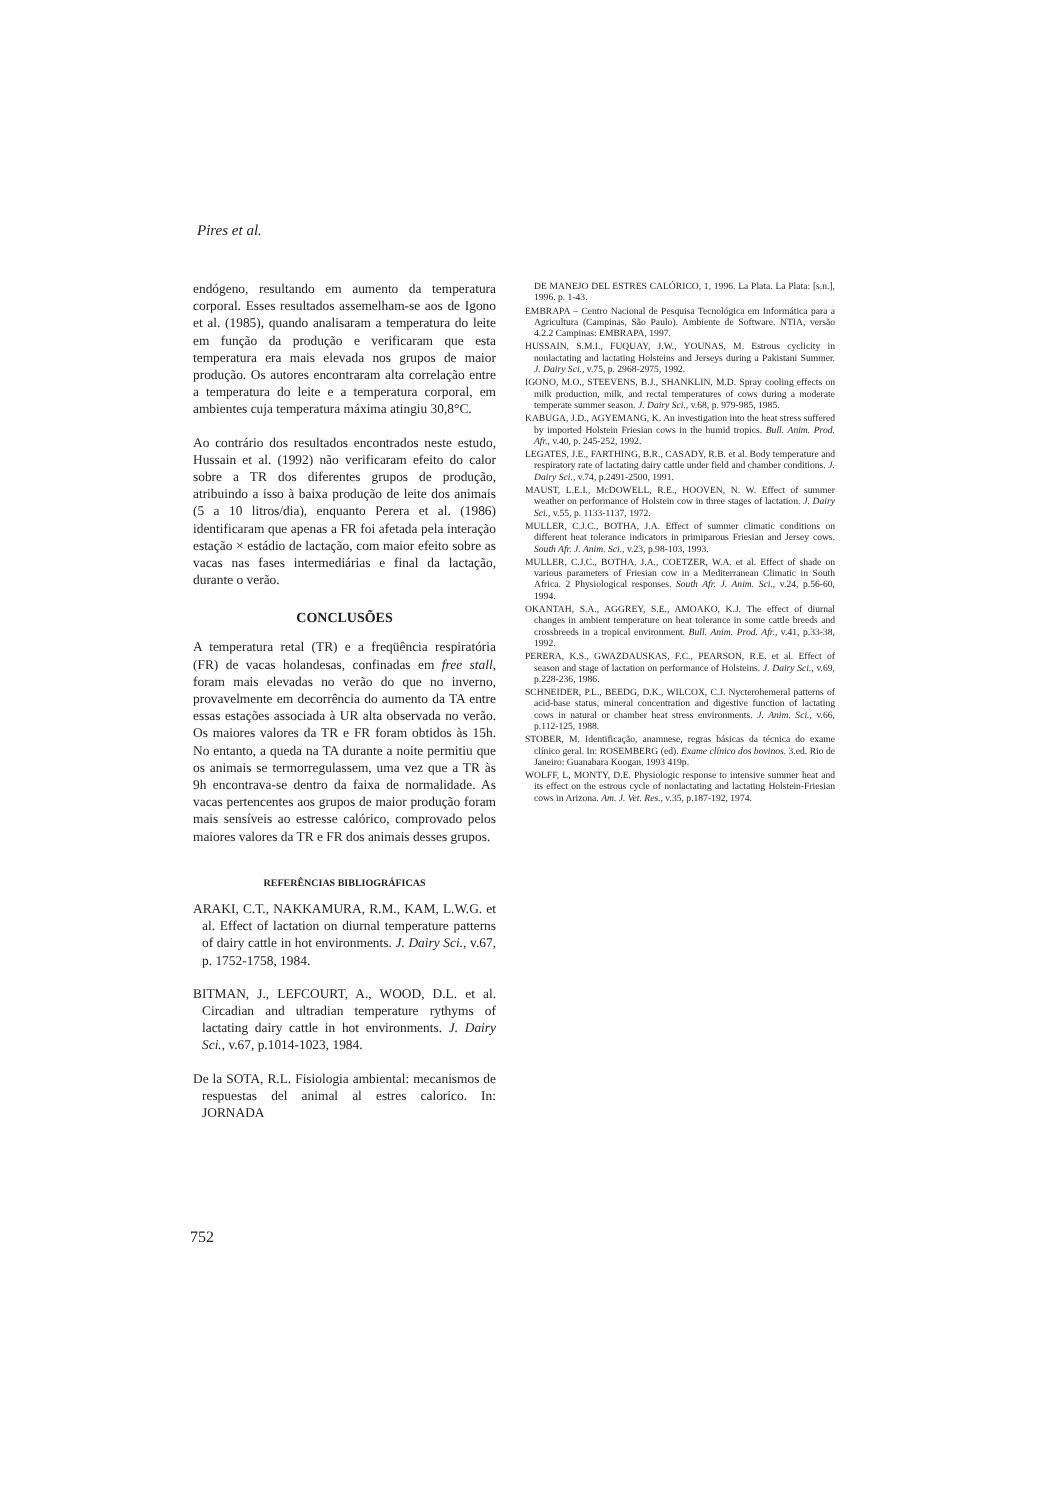Pires et al.
endógeno, resultando em aumento da temperatura corporal. Esses resultados assemelham-se aos de Igono et al. (1985), quando analisaram a temperatura do leite em função da produção e verificaram que esta temperatura era mais elevada nos grupos de maior produção. Os autores encontraram alta correlação entre a temperatura do leite e a temperatura corporal, em ambientes cuja temperatura máxima atingiu 30,8°C.
Ao contrário dos resultados encontrados neste estudo, Hussain et al. (1992) não verificaram efeito do calor sobre a TR dos diferentes grupos de produção, atribuindo a isso à baixa produção de leite dos animais (5 a 10 litros/dia), enquanto Perera et al. (1986) identificaram que apenas a FR foi afetada pela interação estação × estádio de lactação, com maior efeito sobre as vacas nas fases intermediárias e final da lactação, durante o verão.
CONCLUSÕES
A temperatura retal (TR) e a freqüência respiratória (FR) de vacas holandesas, confinadas em free stall, foram mais elevadas no verão do que no inverno, provavelmente em decorrência do aumento da TA entre essas estações associada à UR alta observada no verão. Os maiores valores da TR e FR foram obtidos às 15h. No entanto, a queda na TA durante a noite permitiu que os animais se termorregulassem, uma vez que a TR às 9h encontrava-se dentro da faixa de normalidade. As vacas pertencentes aos grupos de maior produção foram mais sensíveis ao estresse calórico, comprovado pelos maiores valores da TR e FR dos animais desses grupos.
REFERÊNCIAS BIBLIOGRÁFICAS
ARAKI, C.T., NAKKAMURA, R.M., KAM, L.W.G. et al. Effect of lactation on diurnal temperature patterns of dairy cattle in hot environments. J. Dairy Sci., v.67, p. 1752-1758, 1984.
BITMAN, J., LEFCOURT, A., WOOD, D.L. et al. Circadian and ultradian temperature rythyms of lactating dairy cattle in hot environments. J. Dairy Sci., v.67, p.1014-1023, 1984.
De la SOTA, R.L. Fisiologia ambiental: mecanismos de respuestas del animal al estres calorico. In: JORNADA
DE MANEJO DEL ESTRES CALÓRICO, 1, 1996. La Plata. La Plata: [s.n.], 1996. p. 1-43.
EMBRAPA – Centro Nacional de Pesquisa Tecnológica em Informática para a Agricultura (Campinas, São Paulo). Ambiente de Software. NTIA, versão 4.2.2 Campinas: EMBRAPA, 1997.
HUSSAIN, S.M.I., FUQUAY, J.W., YOUNAS, M. Estrous cyclicity in nonlactating and lactating Holsteins and Jerseys during a Pakistani Summer. J. Dairy Sci., v.75, p. 2968-2975, 1992.
IGONO, M.O., STEEVENS, B.J., SHANKLIN, M.D. Spray cooling effects on milk production, milk, and rectal temperatures of cows during a moderate temperate summer season. J. Dairy Sci., v.68, p. 979-985, 1985.
KABUGA, J.D., AGYEMANG, K. An investigation into the heat stress suffered by imported Holstein Friesian cows in the humid tropics. Bull. Anim. Prod. Afr., v.40, p. 245-252, 1992.
LEGATES, J.E., FARTHING, B.R., CASADY, R.B. et al. Body temperature and respiratory rate of lactating dairy cattle under field and chamber conditions. J. Dairy Sci., v.74, p.2491-2500, 1991.
MAUST, L.E.I., McDOWELL, R.E., HOOVEN, N. W. Effect of summer weather on performance of Holstein cow in three stages of lactation. J. Dairy Sci., v.55, p. 1133-1137, 1972.
MULLER, C.J.C., BOTHA, J.A. Effect of summer climatic conditions on different heat tolerance indicators in primiparous Friesian and Jersey cows. South Afr. J. Anim. Sci., v.23, p.98-103, 1993.
MULLER, C.J.C., BOTHA, J.A., COETZER, W.A. et al. Effect of shade on various parameters of Friesian cow in a Mediterranean Climatic in South Africa. 2 Physiological responses. South Afr. J. Anim. Sci., v.24, p.56-60, 1994.
OKANTAH, S.A., AGGREY, S.E., AMOAKO, K.J. The effect of diurnal changes in ambient temperature on heat tolerance in some cattle breeds and crossbreeds in a tropical environment. Bull. Anim. Prod. Afr., v.41, p.33-38, 1992.
PERERA, K.S., GWAZDAUSKAS, F.C., PEARSON, R.E. et al. Effect of season and stage of lactation on performance of Holsteins. J. Dairy Sci., v.69, p.228-236, 1986.
SCHNEIDER, P.L., BEEDG, D.K., WILCOX, C.J. Nycterohemeral patterns of acid-base status, mineral concentration and digestive function of lactating cows in natural or chamber heat stress environments. J. Anim. Sci., v.66, p.112-125, 1988.
STOBER, M. Identificação, anamnese, regras básicas da técnica do exame clínico geral. In: ROSEMBERG (ed). Exame clínico dos bovinos. 3.ed. Rio de Janeiro: Guanabara Koogan, 1993 419p.
WOLFF, L, MONTY, D.E. Physiologic response to intensive summer heat and its effect on the estrous cycle of nonlactating and lactating Holstein-Friesian cows in Arizona. Am. J. Vet. Res., v.35, p.187-192, 1974.
752